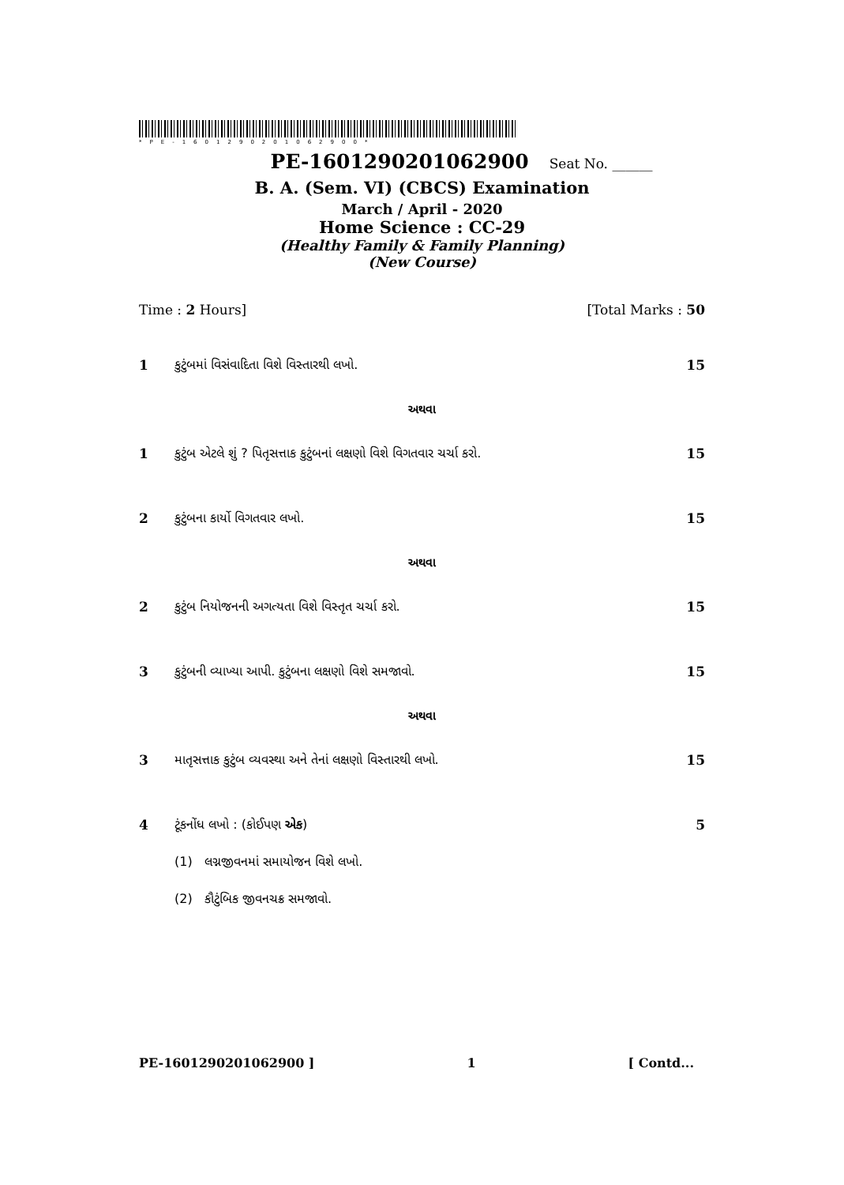*PE-1601290201062900*
PE-1601290201062900 Seat No. ______
B. A. (Sem. VI) (CBCS) Examination
March / April - 2020
Home Science : CC-29
(Healthy Family & Family Planning)
(New Course)
Time : 2 Hours] [Total Marks : 50
1 કુટુંબમાં વિસંવાદિતા વિશે વિસ્તારથી લખો. 15
અથવા
1 કુટુંબ એટલે શું ? પિતૃસત્તાક કુટુંબનાં લક્ષણો વિશે વિગતવાર ચર્ચા કરો. 15
2 કુટુંબના કાર્યો વિગતવાર લખો. 15
અથવા
2 કુટુંબ નિયોજનની અગત્યતા વિશે વિસ્તૃત ચર્ચા કરો. 15
3 કુટુંબની વ્યાખ્યા આપી. કુટુંબના લક્ષણો વિશે સમજાવો. 15
અથવા
3 માતૃસત્તાક કુટુંબ વ્યવસ્થા અને તેનાં લક્ષણો વિસ્તારથી લખો. 15
4 ટૂંકનોંધ લખો : (કોઈપણ એક) 5
(1) લગ્નજીવનમાં સમાયોજન વિશે લખો.
(2) કૌટુંબિક જીવનચક્ર સમજાવો.
PE-1601290201062900 ] 1 [ Contd...